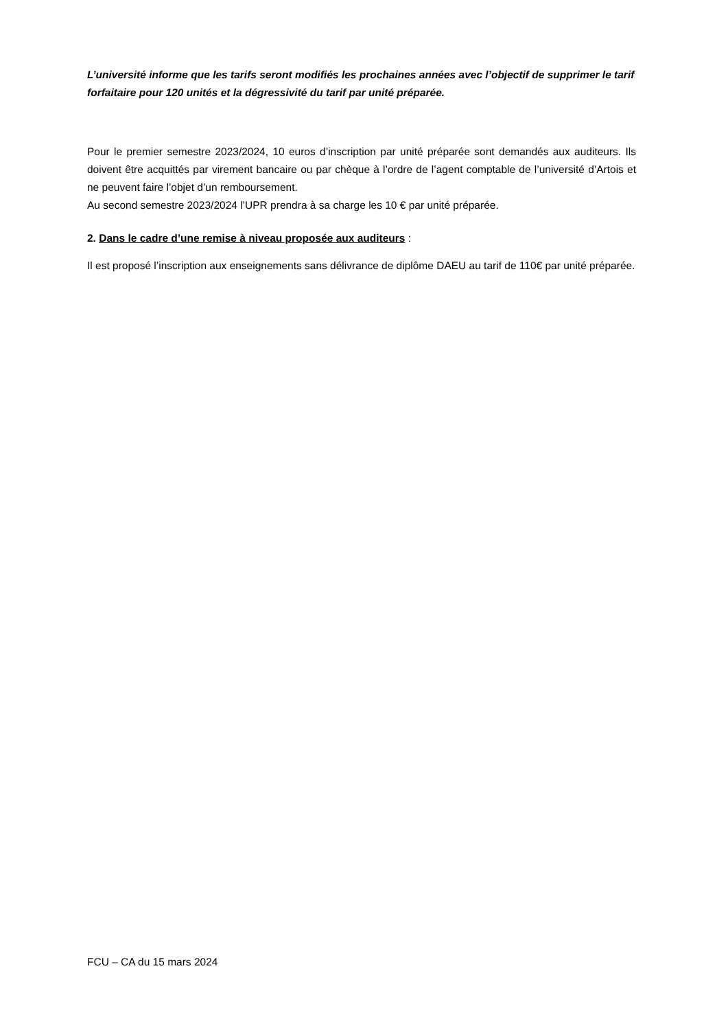L’université informe que les tarifs seront modifiés les prochaines années avec l’objectif de supprimer le tarif forfaitaire pour 120 unités et la dégressivité du tarif par unité préparée.
Pour le premier semestre 2023/2024, 10 euros d’inscription par unité préparée sont demandés aux auditeurs. Ils doivent être acquittés par virement bancaire ou par chèque à l’ordre de l’agent comptable de l’université d’Artois et ne peuvent faire l’objet d’un remboursement.
Au second semestre 2023/2024 l’UPR prendra à sa charge les 10 € par unité préparée.
2. Dans le cadre d’une remise à niveau proposée aux auditeurs :
Il est proposé l’inscription aux enseignements sans délivrance de diplôme DAEU au tarif de 110€ par unité préparée.
FCU – CA du 15 mars 2024